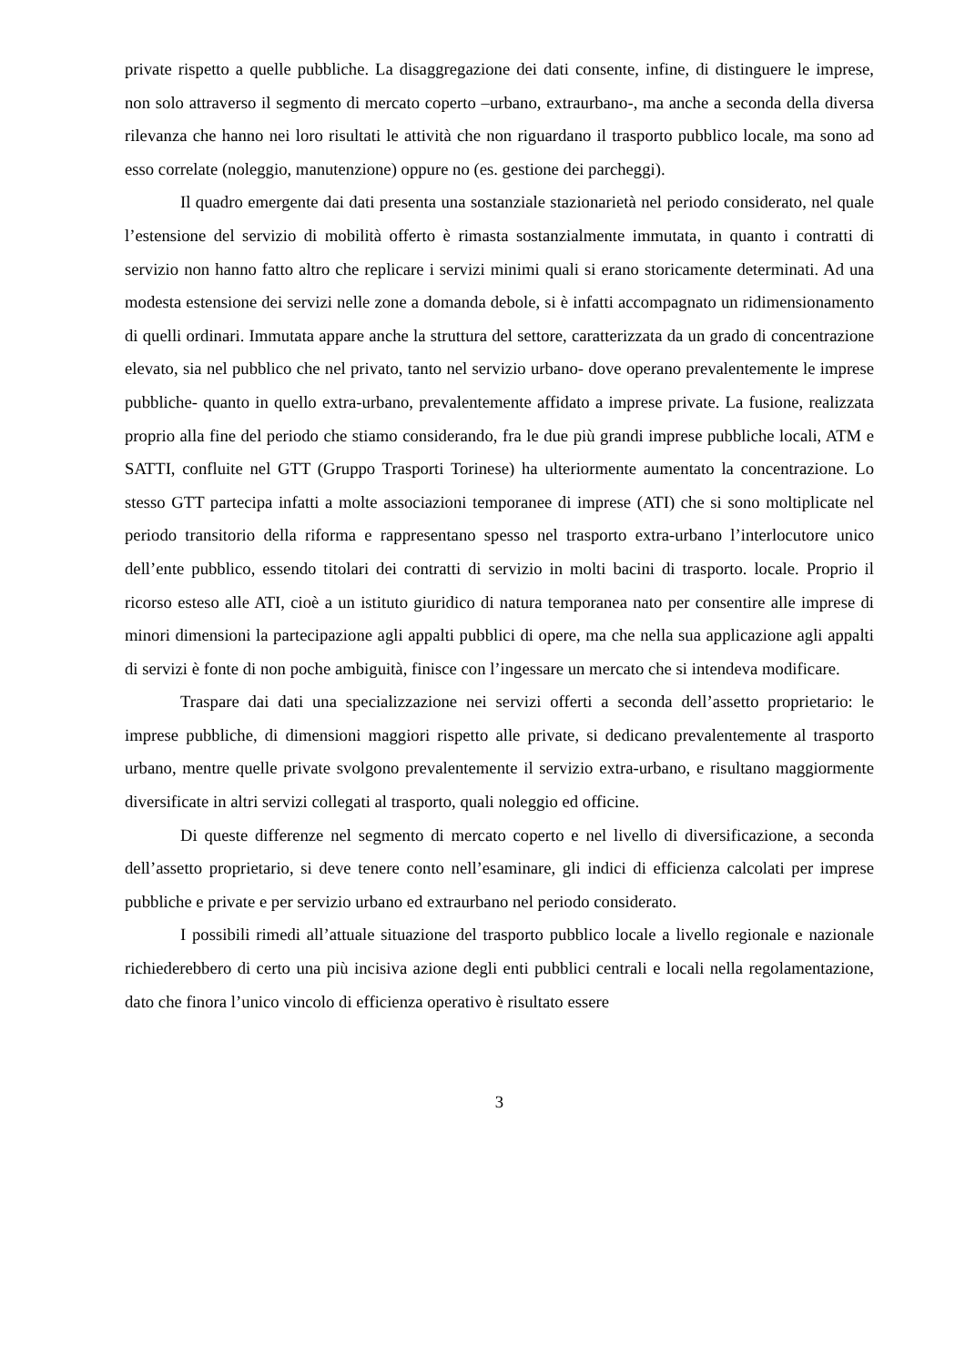private rispetto a quelle pubbliche. La disaggregazione dei dati consente, infine, di distinguere le imprese, non solo attraverso il segmento di mercato coperto –urbano, extraurbano-, ma anche a seconda della diversa rilevanza che hanno nei loro risultati le attività che non riguardano il trasporto pubblico locale, ma sono ad esso correlate (noleggio, manutenzione) oppure no (es. gestione dei parcheggi).
Il quadro emergente dai dati presenta una sostanziale stazionarietà nel periodo considerato, nel quale l’estensione del servizio di mobilità offerto è rimasta sostanzialmente immutata, in quanto i contratti di servizio non hanno fatto altro che replicare i servizi minimi quali si erano storicamente determinati. Ad una modesta estensione dei servizi nelle zone a domanda debole, si è infatti accompagnato un ridimensionamento di quelli ordinari. Immutata appare anche la struttura del settore, caratterizzata da un grado di concentrazione elevato, sia nel pubblico che nel privato, tanto nel servizio urbano- dove operano prevalentemente le imprese pubbliche- quanto in quello extra-urbano, prevalentemente affidato a imprese private. La fusione, realizzata proprio alla fine del periodo che stiamo considerando, fra le due più grandi imprese pubbliche locali, ATM e SATTI, confluite nel GTT (Gruppo Trasporti Torinese) ha ulteriormente aumentato la concentrazione. Lo stesso GTT partecipa infatti a molte associazioni temporanee di imprese (ATI) che si sono moltiplicate nel periodo transitorio della riforma e rappresentano spesso nel trasporto extra-urbano l’interlocutore unico dell’ente pubblico, essendo titolari dei contratti di servizio in molti bacini di trasporto. locale. Proprio il ricorso esteso alle ATI, cioè a un istituto giuridico di natura temporanea nato per consentire alle imprese di minori dimensioni la partecipazione agli appalti pubblici di opere, ma che nella sua applicazione agli appalti di servizi è fonte di non poche ambiguità, finisce con l’ingessare un mercato che si intendeva modificare.
Traspare dai dati una specializzazione nei servizi offerti a seconda dell’assetto proprietario: le imprese pubbliche, di dimensioni maggiori rispetto alle private, si dedicano prevalentemente al trasporto urbano, mentre quelle private svolgono prevalentemente il servizio extra-urbano, e risultano maggiormente diversificate in altri servizi collegati al trasporto, quali noleggio ed officine.
Di queste differenze nel segmento di mercato coperto e nel livello di diversificazione, a seconda dell’assetto proprietario, si deve tenere conto nell’esaminare, gli indici di efficienza calcolati per imprese pubbliche e private e per servizio urbano ed extraurbano nel periodo considerato.
I possibili rimedi all’attuale situazione del trasporto pubblico locale a livello regionale e nazionale richiederebbero di certo una più incisiva azione degli enti pubblici centrali e locali nella regolamentazione, dato che finora l’unico vincolo di efficienza operativo è risultato essere
3